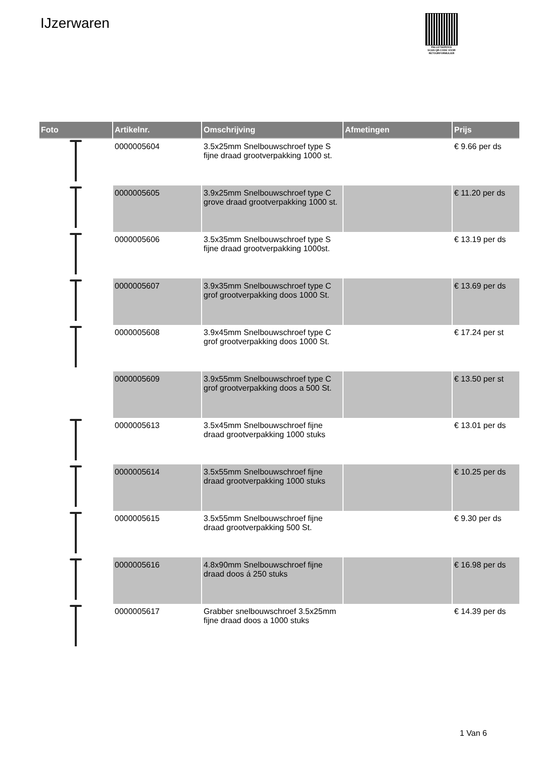IJzerwaren
PALLETSERVICE
SCAN QR-CODE VOOR RETOURFORMULIER
| Foto | Artikelnr. | Omschrijving | Afmetingen | Prijs |
| --- | --- | --- | --- | --- |
| | 0000005604 | 3.5x25mm Snelbouwschroef type S fijne draad grootverpakking 1000 st. | | € 9.66 per ds |
| | 0000005605 | 3.9x25mm Snelbouwschroef type C grove draad grootverpakking 1000 st. | | € 11.20 per ds |
| | 0000005606 | 3.5x35mm Snelbouwschroef type S fijne draad grootverpakking 1000st. | | € 13.19 per ds |
| | 0000005607 | 3.9x35mm Snelbouwschroef type C grof grootverpakking doos 1000 St. | | € 13.69 per ds |
| | 0000005608 | 3.9x45mm Snelbouwschroef type C grof grootverpakking doos 1000 St. | | € 17.24 per st |
| | 0000005609 | 3.9x55mm Snelbouwschroef type C grof grootverpakking doos a 500 St. | | € 13.50 per st |
| | 0000005613 | 3.5x45mm Snelbouwschroef fijne draad grootverpakking 1000 stuks | | € 13.01 per ds |
| | 0000005614 | 3.5x55mm Snelbouwschroef fijne draad grootverpakking 1000 stuks | | € 10.25 per ds |
| | 0000005615 | 3.5x55mm Snelbouwschroef fijne draad grootverpakking 500 St. | | € 9.30 per ds |
| | 0000005616 | 4.8x90mm Snelbouwschroef fijne draad doos á 250 stuks | | € 16.98 per ds |
| | 0000005617 | Grabber snelbouwschroef 3.5x25mm fijne draad doos a 1000 stuks | | € 14.39 per ds |
1 Van 6